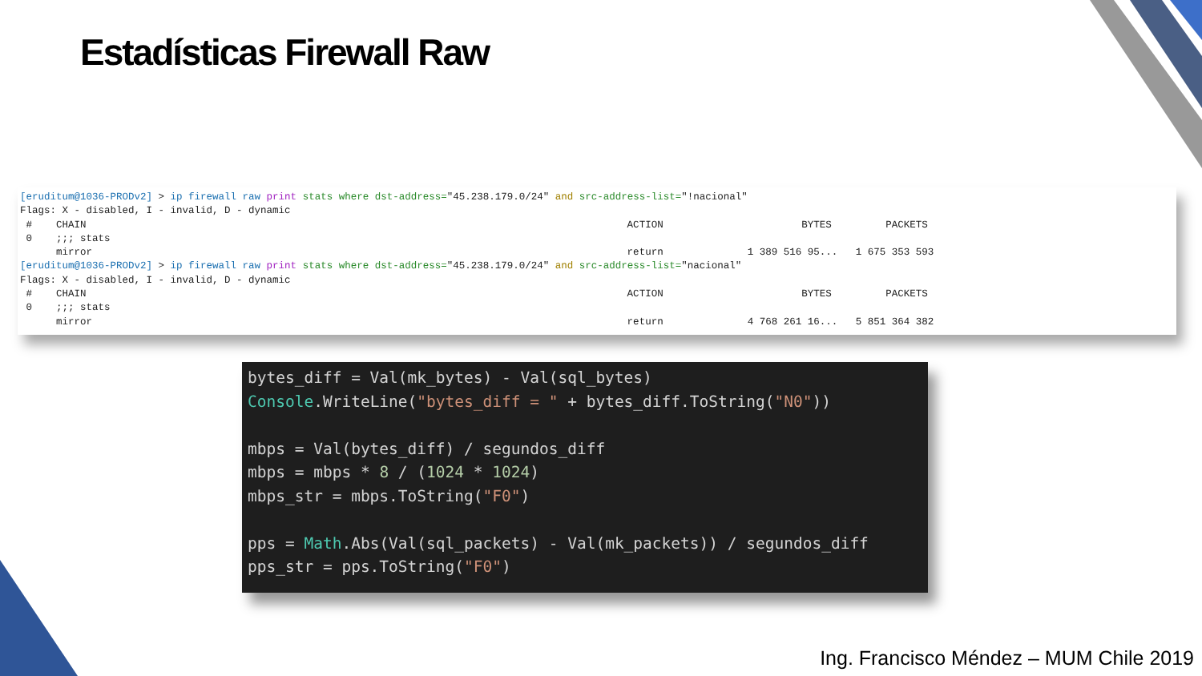Estadísticas Firewall Raw
[eruditum@1036-PRODv2] > ip firewall raw print stats where dst-address="45.238.179.0/24" and src-address-list="!nacional" Flags: X - disabled, I - invalid, D - dynamic # CHAIN ACTION BYTES PACKETS 0 ;;; stats mirror return 1 389 516 95... 1 675 353 593 [eruditum@1036-PRODv2] > ip firewall raw print stats where dst-address="45.238.179.0/24" and src-address-list="nacional" Flags: X - disabled, I - invalid, D - dynamic # CHAIN ACTION BYTES PACKETS 0 ;;; stats mirror return 4 768 261 16... 5 851 364 382
bytes_diff = Val(mk_bytes) - Val(sql_bytes) Console.WriteLine("bytes_diff = " + bytes_diff.ToString("N0")) mbps = Val(bytes_diff) / segundos_diff mbps = mbps * 8 / (1024 * 1024) mbps_str = mbps.ToString("F0") pps = Math.Abs(Val(sql_packets) - Val(mk_packets)) / segundos_diff pps_str = pps.ToString("F0")
Ing. Francisco Méndez – MUM Chile 2019